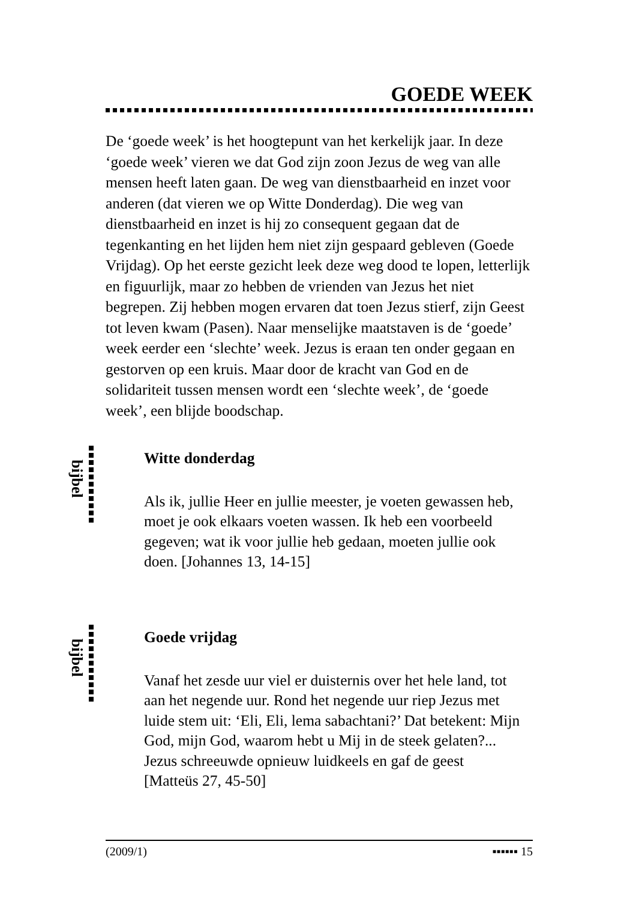GOEDE WEEK
De ‘goede week’ is het hoogtepunt van het kerkelijk jaar. In deze ‘goede week’ vieren we dat God zijn zoon Jezus de weg van alle mensen heeft laten gaan. De weg van dienstbaarheid en inzet voor anderen (dat vieren we op Witte Donderdag). Die weg van dienstbaarheid en inzet is hij zo consequent gegaan dat de tegenkanting en het lijden hem niet zijn gespaard gebleven (Goede Vrijdag). Op het eerste gezicht leek deze weg dood te lopen, letterlijk en figuurlijk, maar zo hebben de vrienden van Jezus het niet begrepen. Zij hebben mogen ervaren dat toen Jezus stierf, zijn Geest tot leven kwam (Pasen). Naar menselijke maatstaven is de ‘goede’ week eerder een ‘slechte’ week. Jezus is eraan ten onder gegaan en gestorven op een kruis. Maar door de kracht van God en de solidariteit tussen mensen wordt een ‘slechte week’, de ‘goede week’, een blijde boodschap.
bijbel
Witte donderdag
Als ik, jullie Heer en jullie meester, je voeten gewassen heb, moet je ook elkaars voeten wassen. Ik heb een voorbeeld gegeven; wat ik voor jullie heb gedaan, moeten jullie ook doen. [Johannes 13, 14-15]
bijbel
Goede vrijdag
Vanaf het zesde uur viel er duisternis over het hele land, tot aan het negende uur. Rond het negende uur riep Jezus met luide stem uit: ‘Eli, Eli, lema sabachtani?’ Dat betekent: Mijn God, mijn God, waarom hebt u Mij in de steek gelaten?... Jezus schreeuwde opnieuw luidkeels en gaf de geest
[Matteüs 27, 45-50]
(2009/1) ▪▪▪▪▪▪ 15